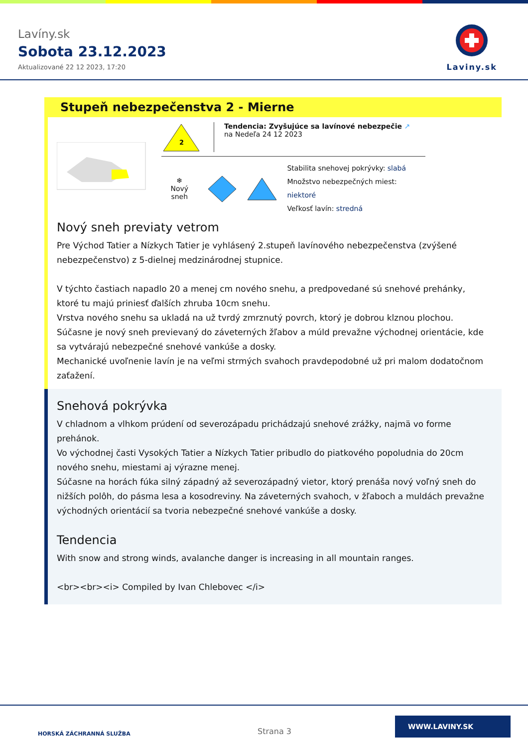Lavíny.sk
Sobota 23.12.2023
Aktualizované 22 12 2023, 17:20
Laviny.sk
Stupeň nebezpečenstva 2 - Mierne
2
Tendencia: Zvyšujúce sa lavínové nebezpečie ↗
na Nedeľa 24 12 2023
❄
Nový sneh
Stabilita snehovej pokrývky: slabá
Množstvo nebezpečných miest: niektoré
Veľkosť lavín: stredná
Nový sneh previaty vetrom
Pre Východ Tatier a Nízkych Tatier je vyhlásený 2.stupeň lavínového nebezpečenstva (zvýšené nebezpečenstvo) z 5-dielnej medzinárodnej stupnice.
V týchto častiach napadlo 20 a menej cm nového snehu, a predpovedané sú snehové prehánky, ktoré tu majú priniesť ďalších zhruba 10cm snehu.
Vrstva nového snehu sa ukladá na už tvrdý zmrznutý povrch, ktorý je dobrou klznou plochou. Súčasne je nový sneh previevaný do záveterných žľabov a múld prevažne východnej orientácie, kde sa vytvárajú nebezpečné snehové vankúše a dosky.
Mechanické uvoľnenie lavín je na veľmi strmých svahoch pravdepodobné už pri malom dodatočnom zaťažení.
Snehová pokrývka
V chladnom a vlhkom prúdení od severozápadu prichádzajú snehové zrážky, najmä vo forme prehánok.
Vo východnej časti Vysokých Tatier a Nízkych Tatier pribudlo do piatkového popoludnia do 20cm nového snehu, miestami aj výrazne menej.
Súčasne na horách fúka silný západný až severozápadný vietor, ktorý prenáša nový voľný sneh do nižších polôh, do pásma lesa a kosodreviny. Na záveterných svahoch, v žľaboch a muldách prevažne východných orientácií sa tvoria nebezpečné snehové vankúše a dosky.
Tendencia
With snow and strong winds, avalanche danger is increasing in all mountain ranges.
<br><br><i> Compiled by Ivan Chlebovec </i>
HORSKÁ ZÁCHRANNÁ SLUŽBA Strana 3
WWW.LAVINY.SK